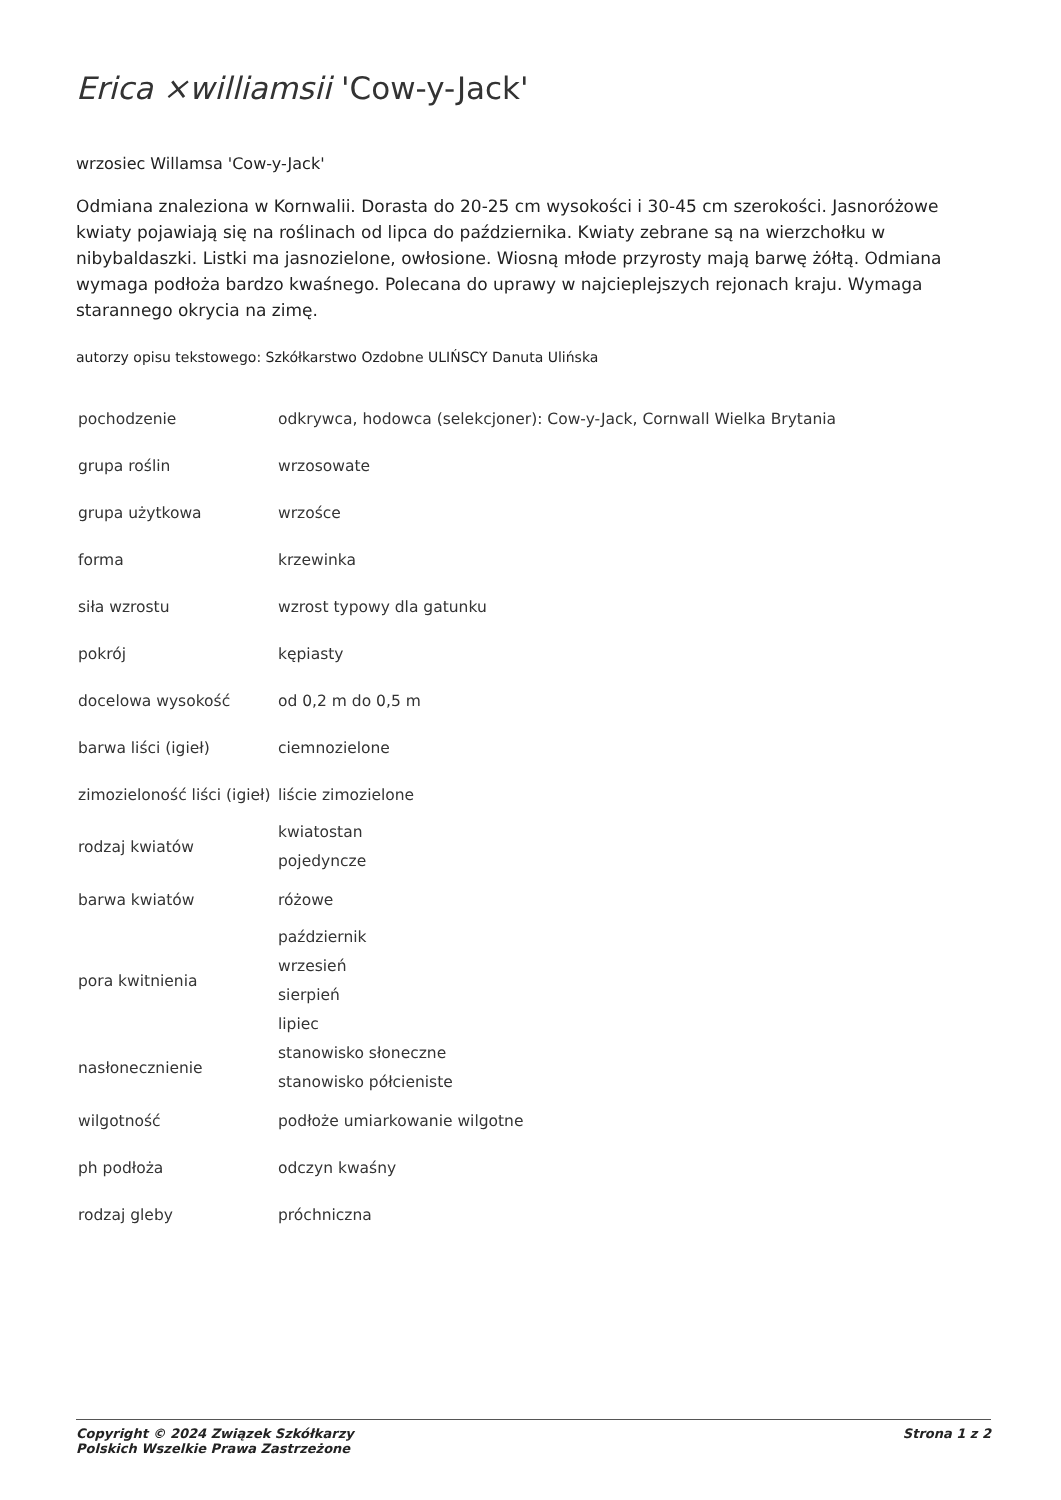Erica ×williamsii 'Cow-y-Jack'
wrzosiec Willamsa 'Cow-y-Jack'
Odmiana znaleziona w Kornwalii. Dorasta do 20-25 cm wysokości i 30-45 cm szerokości. Jasnoróżowe kwiaty pojawiają się na roślinach od lipca do października. Kwiaty zebrane są na wierzchołku w nibybaldaszki. Listki ma jasnozielone, owłosione. Wiosną młode przyrosty mają barwę żółtą. Odmiana wymaga podłoża bardzo kwaśnego. Polecana do uprawy w najcieplejszych rejonach kraju. Wymaga starannego okrycia na zimę.
autorzy opisu tekstowego: Szkółkarstwo Ozdobne ULIŃSCY Danuta Ulińska
| pochodzenie | odkrywca, hodowca (selekcjoner): Cow-y-Jack, Cornwall Wielka Brytania |
| grupa roślin | wrzosowate |
| grupa użytkowa | wrzośce |
| forma | krzewinka |
| siła wzrostu | wzrost typowy dla gatunku |
| pokrój | kępiasty |
| docelowa wysokość | od 0,2 m do 0,5 m |
| barwa liści (igieł) | ciemnozielone |
| zimozieloność liści (igieł) | liście zimozielone |
| rodzaj kwiatów | kwiatostan pojedyncze |
| barwa kwiatów | różowe |
| pora kwitnienia | październik wrzesień sierpień lipiec |
| nasłonecznienie | stanowisko słoneczne stanowisko półcieniste |
| wilgotność | podłoże umiarkowanie wilgotne |
| ph podłoża | odczyn kwaśny |
| rodzaj gleby | próchniczna |
Copyright © 2024 Związek Szkółkarzy
Polskich Wszelkie Prawa Zastrzeżone
Strona 1 z 2